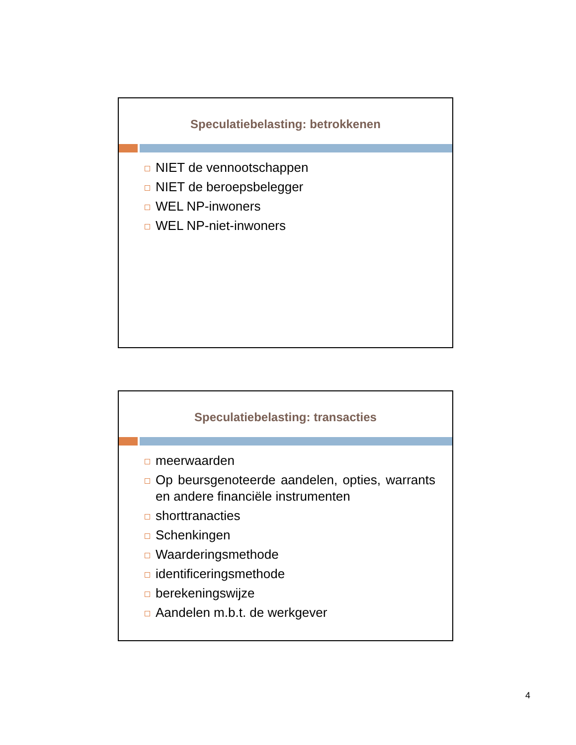Speculatiebelasting: betrokkenen
NIET de vennootschappen
NIET de beroepsbelegger
WEL NP-inwoners
WEL NP-niet-inwoners
Speculatiebelasting: transacties
meerwaarden
Op beursgenoteerde aandelen, opties, warrants en andere financiële instrumenten
shorttranacties
Schenkingen
Waarderingsmethode
identificeringsmethode
berekeningswijze
Aandelen m.b.t. de werkgever
4